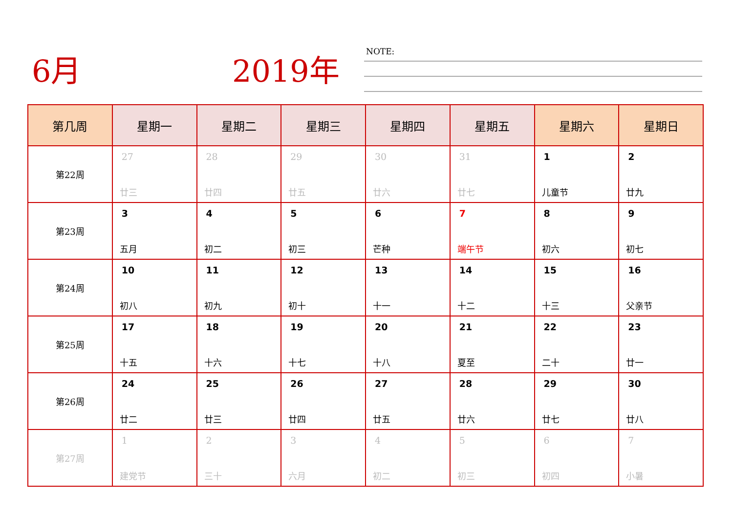6月 2019年
NOTE:
| 第几周 | 星期一 | 星期二 | 星期三 | 星期四 | 星期五 | 星期六 | 星期日 |
| --- | --- | --- | --- | --- | --- | --- | --- |
| 第22周 | 27 廿三 | 28 廿四 | 29 廿五 | 30 廿六 | 31 廿七 | 1 儿童节 | 2 廿九 |
| 第23周 | 3 五月 | 4 初二 | 5 初三 | 6 芒种 | 7 端午节 | 8 初六 | 9 初七 |
| 第24周 | 10 初八 | 11 初九 | 12 初十 | 13 十一 | 14 十二 | 15 十三 | 16 父亲节 |
| 第25周 | 17 十五 | 18 十六 | 19 十七 | 20 十八 | 21 夏至 | 22 二十 | 23 廿一 |
| 第26周 | 24 廿二 | 25 廿三 | 26 廿四 | 27 廿五 | 28 廿六 | 29 廿七 | 30 廿八 |
| 第27周 | 1 建党节 | 2 三十 | 3 六月 | 4 初二 | 5 初三 | 6 初四 | 7 小暑 |